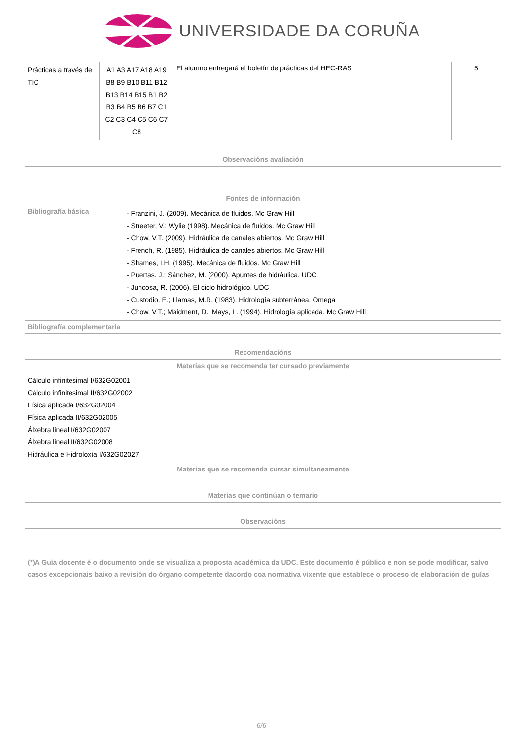UNIVERSIDADE DA CORUÑA
| Prácticas a través de TIC | A1 A3 A17 A18 A19 B8 B9 B10 B11 B12 B13 B14 B15 B1 B2 B3 B4 B5 B6 B7 C1 C2 C3 C4 C5 C6 C7 C8 | El alumno entregará el boletín de prácticas del HEC-RAS | 5 |
| Observacións avaliación |
| --- |
| Fontes de información | |
| --- | --- |
| Bibliografía básica | - Franzini, J. (2009). Mecánica de fluidos. Mc Graw Hill - Streeter, V.; Wylie (1998). Mecánica de fluidos. Mc Graw Hill - Chow, V.T. (2009). Hidráulica de canales abiertos. Mc Graw Hill - French, R. (1985). Hidráulica de canales abiertos. Mc Graw Hill - Shames, I.H. (1995). Mecánica de fluidos. Mc Graw Hill - Puertas. J.; Sánchez, M. (2000). Apuntes de hidráulica. UDC - Juncosa, R. (2006). El ciclo hidrológico. UDC - Custodio, E.; Llamas, M.R. (1983). Hidrología subterránea. Omega - Chow, V.T.; Maidment, D.; Mays, L. (1994). Hidrología aplicada. Mc Graw Hill |
| Bibliografía complementaria | |
| Recomendacións |
| --- |
| Materias que se recomenda ter cursado previamente |
| Cálculo infinitesimal I/632G02001 Cálculo infinitesimal II/632G02002 Física aplicada I/632G02004 Física aplicada II/632G02005 Álxebra lineal I/632G02007 Álxebra lineal II/632G02008 Hidráulica e Hidroloxía I/632G02027 |
| Materias que se recomenda cursar simultaneamente |
| Materias que continúan o temario |
| Observacións |
| (*)A Guía docente é o documento onde se visualiza a proposta académica da UDC. Este documento é público e non se pode modificar, salvo casos excepcionais baixo a revisión do órgano competente dacordo coa normativa vixente que establece o proceso de elaboración de guías |
6/6